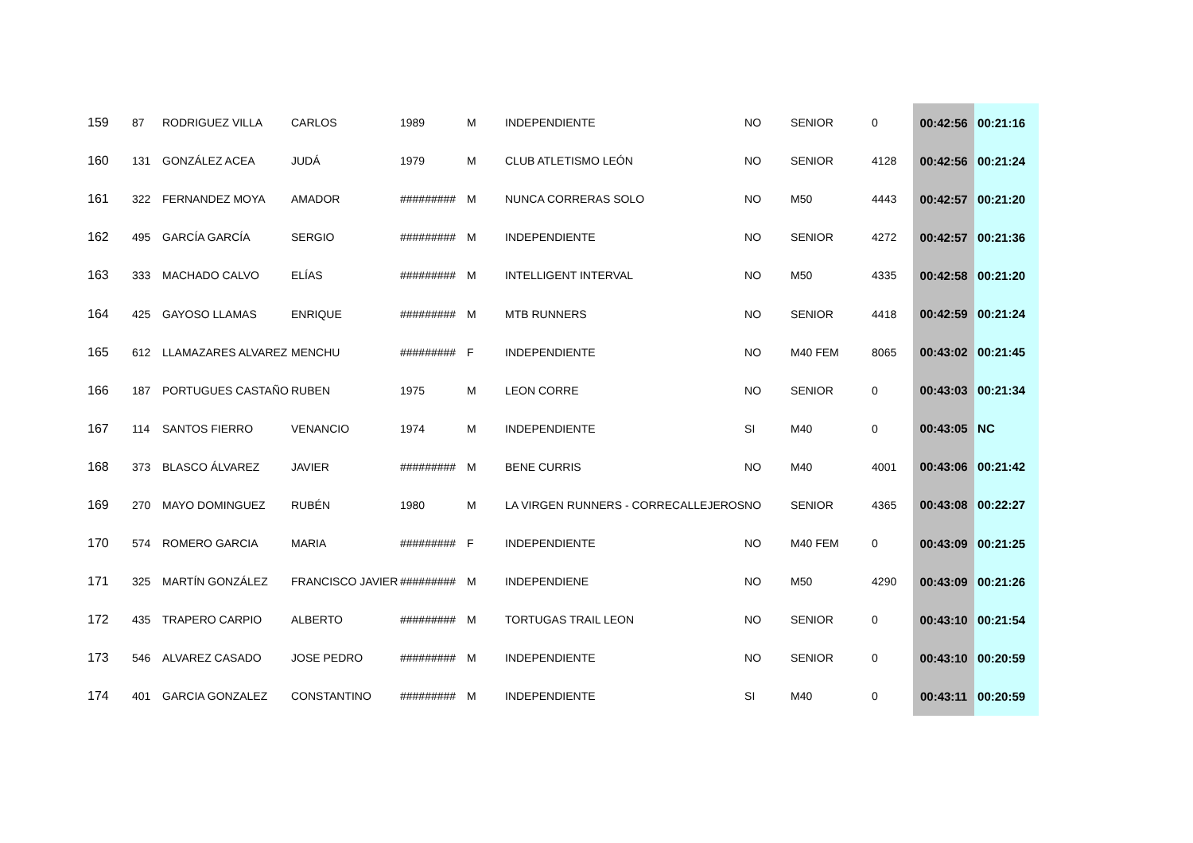| 159 | 87 | RODRIGUEZ VILLA | CARLOS | 1989 | M | INDEPENDIENTE | NO | SENIOR | 0 | 00:42:56 | 00:21:16 |
| 160 | 131 | GONZÁLEZ ACEA | JUDÁ | 1979 | M | CLUB ATLETISMO LEÓN | NO | SENIOR | 4128 | 00:42:56 | 00:21:24 |
| 161 | 322 | FERNANDEZ MOYA | AMADOR | ######### | M | NUNCA CORRERAS SOLO | NO | M50 | 4443 | 00:42:57 | 00:21:20 |
| 162 | 495 | GARCÍA GARCÍA | SERGIO | ######### | M | INDEPENDIENTE | NO | SENIOR | 4272 | 00:42:57 | 00:21:36 |
| 163 | 333 | MACHADO CALVO | ELÍAS | ######### | M | INTELLIGENT INTERVAL | NO | M50 | 4335 | 00:42:58 | 00:21:20 |
| 164 | 425 | GAYOSO LLAMAS | ENRIQUE | ######### | M | MTB RUNNERS | NO | SENIOR | 4418 | 00:42:59 | 00:21:24 |
| 165 | 612 | LLAMAZARES ALVAREZ | MENCHU | ######### | F | INDEPENDIENTE | NO | M40 FEM | 8065 | 00:43:02 | 00:21:45 |
| 166 | 187 | PORTUGUES CASTAÑO | RUBEN | 1975 | M | LEON CORRE | NO | SENIOR | 0 | 00:43:03 | 00:21:34 |
| 167 | 114 | SANTOS FIERRO | VENANCIO | 1974 | M | INDEPENDIENTE | SI | M40 | 0 | 00:43:05 | NC |
| 168 | 373 | BLASCO ÁLVAREZ | JAVIER | ######### | M | BENE CURRIS | NO | M40 | 4001 | 00:43:06 | 00:21:42 |
| 169 | 270 | MAYO DOMINGUEZ | RUBÉN | 1980 | M | LA VIRGEN RUNNERS - CORRECALLEJEROS | NO | SENIOR | 4365 | 00:43:08 | 00:22:27 |
| 170 | 574 | ROMERO GARCIA | MARIA | ######### | F | INDEPENDIENTE | NO | M40 FEM | 0 | 00:43:09 | 00:21:25 |
| 171 | 325 | MARTÍN GONZÁLEZ | FRANCISCO JAVIER | ######### | M | INDEPENDIENE | NO | M50 | 4290 | 00:43:09 | 00:21:26 |
| 172 | 435 | TRAPERO CARPIO | ALBERTO | ######### | M | TORTUGAS TRAIL LEON | NO | SENIOR | 0 | 00:43:10 | 00:21:54 |
| 173 | 546 | ALVAREZ CASADO | JOSE PEDRO | ######### | M | INDEPENDIENTE | NO | SENIOR | 0 | 00:43:10 | 00:20:59 |
| 174 | 401 | GARCIA GONZALEZ | CONSTANTINO | ######### | M | INDEPENDIENTE | SI | M40 | 0 | 00:43:11 | 00:20:59 |